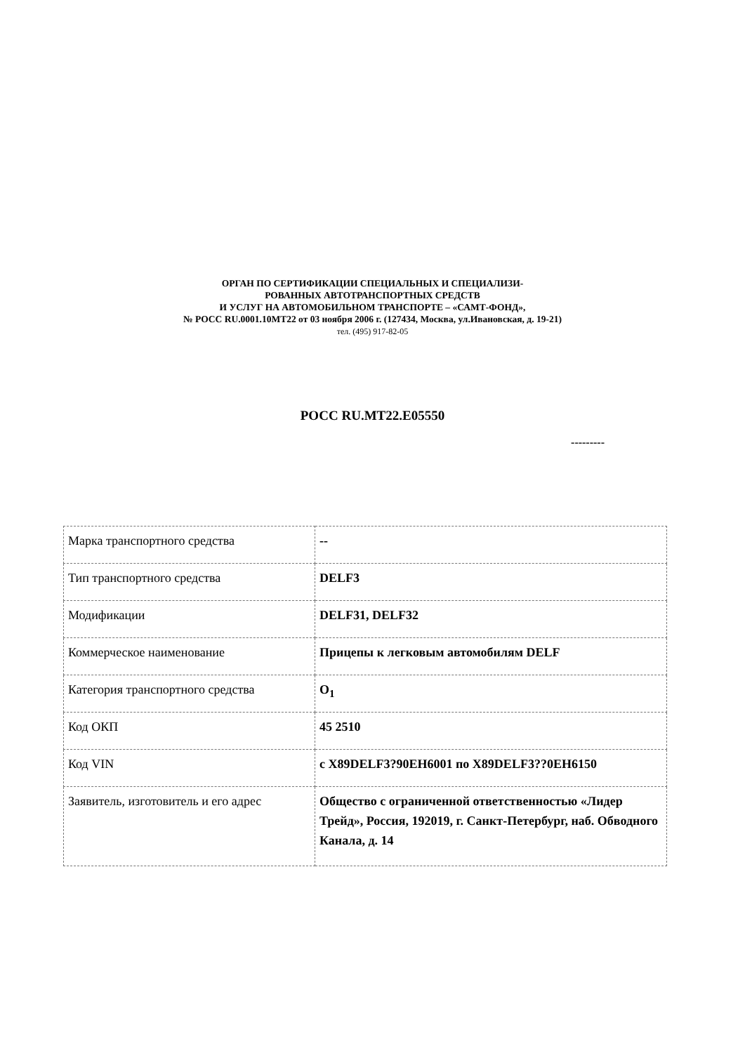ОРГАН ПО СЕРТИФИКАЦИИ СПЕЦИАЛЬНЫХ И СПЕЦИАЛИЗИ-
РОВАННЫХ АВТОТРАНСПОРТНЫХ СРЕДСТВ
И УСЛУГ НА АВТОМОБИЛЬНОМ ТРАНСПОРТЕ – «САМТ-ФОНД»,
№ РОСС RU.0001.10МТ22 от 03 ноября 2006 г. (127434, Москва, ул.Ивановская, д. 19-21)
тел. (495) 917-82-05
РОСС RU.МТ22.Е05550
---------
| Марка транспортного средства | -- |
| Тип транспортного средства | DELF3 |
| Модификации | DELF31, DELF32 |
| Коммерческое наименование | Прицепы к легковым автомобилям DELF |
| Категория транспортного средства | O<sub>1</sub> |
| Код ОКП | 45 2510 |
| Код VIN | с X89DELF3?90EH6001 по X89DELF3??0EH6150 |
| Заявитель, изготовитель и его адрес | Общество с ограниченной ответственностью «Лидер Трейд», Россия, 192019, г. Санкт-Петербург, наб. Обводного Канала, д. 14 |